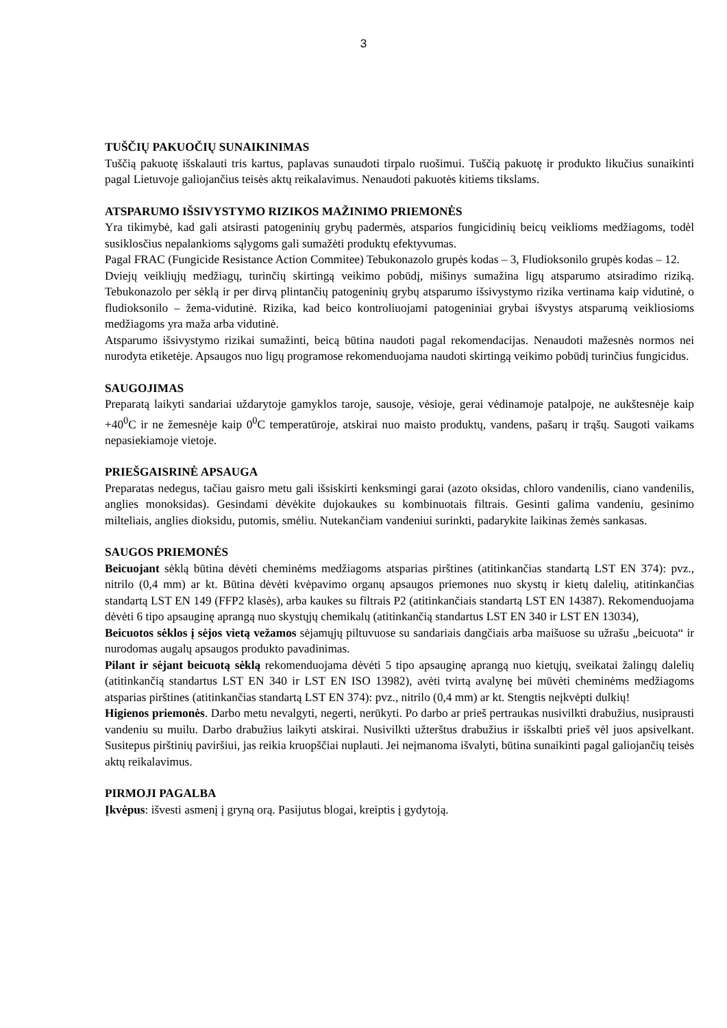3
TUŠČIŲ PAKUOČIŲ SUNAIKINIMAS
Tuščią pakuotę išskalauti tris kartus, paplavas sunaudoti tirpalo ruošimui. Tuščią pakuotę ir produkto likučius sunaikinti pagal Lietuvoje galiojančius teisės aktų reikalavimus. Nenaudoti pakuotės kitiems tikslams.
ATSPARUMO IŠSIVYSTYMO RIZIKOS MAŽINIMO PRIEMONĖS
Yra tikimybė, kad gali atsirasti patogeninių grybų padermės, atsparios fungicidinių beicų veiklioms medžiagoms, todėl susiklosčius nepalankioms sąlygoms gali sumažėti produktų efektyvumas.
Pagal FRAC (Fungicide Resistance Action Commitee) Tebukonazolo grupės kodas – 3, Fludioksonilo grupės kodas – 12.
Dviejų veikliųjų medžiagų, turinčių skirtingą veikimo pobūdį, mišinys sumažina ligų atsparumo atsiradimo riziką. Tebukonazolo per sėklą ir per dirvą plintančių patogeninių grybų atsparumo išsivystymo rizika vertinama kaip vidutinė, o fludioksonilo – žema-vidutinė. Rizika, kad beico kontroliuojami patogeniniai grybai išvystys atsparumą veikliosioms medžiagoms yra maža arba vidutinė.
Atsparumo išsivystymo rizikai sumažinti, beicą būtina naudoti pagal rekomendacijas. Nenaudoti mažesnės normos nei nurodyta etiketėje. Apsaugos nuo ligų programose rekomenduojama naudoti skirtingą veikimo pobūdį turinčius fungicidus.
SAUGOJIMAS
Preparatą laikyti sandariai uždarytoje gamyklos taroje, sausoje, vėsioje, gerai vėdinamoje patalpoje, ne aukštesnėje kaip +40<sup>0</sup>C ir ne žemesnėje kaip 0<sup>0</sup>C temperatūroje, atskirai nuo maisto produktų, vandens, pašarų ir trąšų. Saugoti vaikams nepasiekiamoje vietoje.
PRIEŠGAISRINĖ APSAUGA
Preparatas nedegus, tačiau gaisro metu gali išsiskirti kenksmingi garai (azoto oksidas, chloro vandenilis, ciano vandenilis, anglies monoksidas). Gesindami dėvėkite dujokaukes su kombinuotais filtrais. Gesinti galima vandeniu, gesinimo milteliais, anglies dioksidu, putomis, smėliu. Nutekančiam vandeniui surinkti, padarykite laikinas žemės sankasas.
SAUGOS PRIEMONĖS
Beicuojant sėklą būtina dėvėti cheminėms medžiagoms atsparias pirštines (atitinkančias standartą LST EN 374): pvz., nitrilo (0,4 mm) ar kt. Būtina dėvėti kvėpavimo organų apsaugos priemones nuo skystų ir kietų dalelių, atitinkančias standartą LST EN 149 (FFP2 klasės), arba kaukes su filtrais P2 (atitinkančiais standartą LST EN 14387). Rekomenduojama dėvėti 6 tipo apsauginę aprangą nuo skystųjų chemikalų (atitinkančią standartus LST EN 340 ir LST EN 13034),
Beicuotos sėklos į sėjos vietą vežamos sėjamųjų piltuvuose su sandariais dangčiais arba maišuose su užrašu „beicuota“ ir nurodomas augalų apsaugos produkto pavadinimas.
Pilant ir sėjant beicuotą sėklą rekomenduojama dėvėti 5 tipo apsauginę aprangą nuo kietųjų, sveikatai žalingų dalelių (atitinkančią standartus LST EN 340 ir LST EN ISO 13982), avėti tvirtą avalynę bei mūvėti cheminėms medžiagoms atsparias pirštines (atitinkančias standartą LST EN 374): pvz., nitrilo (0,4 mm) ar kt. Stengtis neįkvėpti dulkių!
Higienos priemonės. Darbo metu nevalgyti, negerti, nerūkyti. Po darbo ar prieš pertraukas nusivilkti drabužius, nusiprausti vandeniu su muilu. Darbo drabužius laikyti atskirai. Nusivilkti užterštus drabužius ir išskalbti prieš vėl juos apsivelkant. Susitepus pirštinių paviršiui, jas reikia kruopščiai nuplauti. Jei neįmanoma išvalyti, būtina sunaikinti pagal galiojančių teisės aktų reikalavimus.
PIRMOJI PAGALBA
Įkvėpus: išvesti asmenį į gryną orą. Pasijutus blogai, kreiptis į gydytoją.